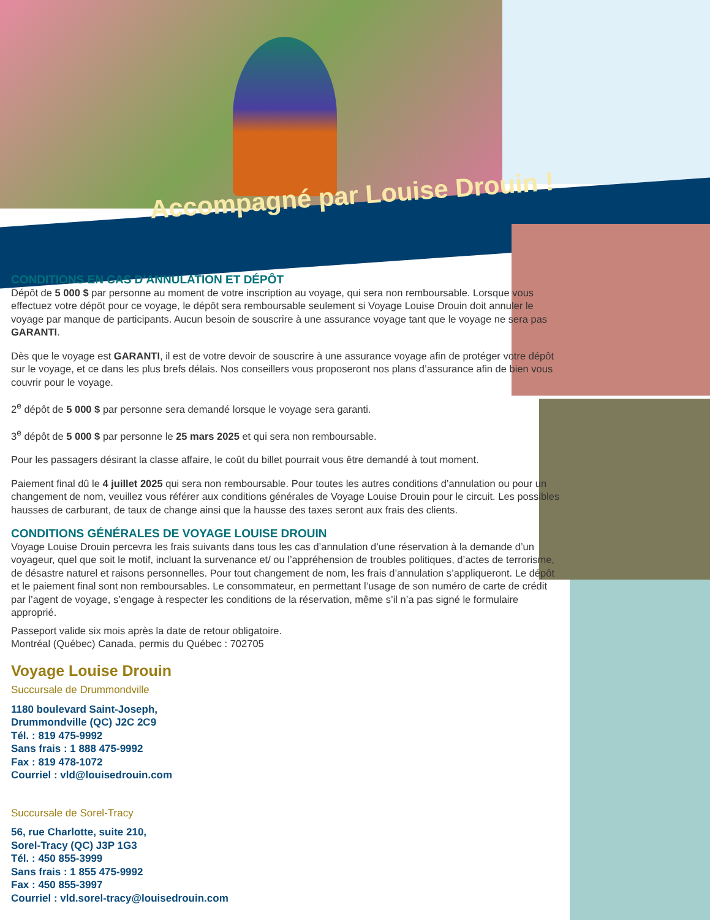Accompagné par Louise Drouin !
CONDITIONS EN CAS D’ANNULATION ET DÉPÔT
Dépôt de 5 000 $ par personne au moment de votre inscription au voyage, qui sera non remboursable. Lorsque vous effectuez votre dépôt pour ce voyage, le dépôt sera remboursable seulement si Voyage Louise Drouin doit annuler le voyage par manque de participants. Aucun besoin de souscrire à une assurance voyage tant que le voyage ne sera pas GARANTI.
Dès que le voyage est GARANTI, il est de votre devoir de souscrire à une assurance voyage afin de protéger votre dépôt sur le voyage, et ce dans les plus brefs délais. Nos conseillers vous proposeront nos plans d’assurance afin de bien vous couvrir pour le voyage.
2<sup>e</sup> dépôt de 5 000 $ par personne sera demandé lorsque le voyage sera garanti.
3<sup>e</sup> dépôt de 5 000 $ par personne le 25 mars 2025 et qui sera non remboursable.
Pour les passagers désirant la classe affaire, le coût du billet pourrait vous être demandé à tout moment.
Paiement final dû le 4 juillet 2025 qui sera non remboursable. Pour toutes les autres conditions d’annulation ou pour un changement de nom, veuillez vous référer aux conditions générales de Voyage Louise Drouin pour le circuit. Les possibles hausses de carburant, de taux de change ainsi que la hausse des taxes seront aux frais des clients.
CONDITIONS GÉNÉRALES DE VOYAGE LOUISE DROUIN
Voyage Louise Drouin percevra les frais suivants dans tous les cas d’annulation d’une réservation à la demande d’un voyageur, quel que soit le motif, incluant la survenance et/ ou l’appréhension de troubles politiques, d’actes de terrorisme, de désastre naturel et raisons personnelles. Pour tout changement de nom, les frais d’annulation s’appliqueront. Le dépôt et le paiement final sont non remboursables. Le consommateur, en permettant l’usage de son numéro de carte de crédit par l’agent de voyage, s’engage à respecter les conditions de la réservation, même s’il n’a pas signé le formulaire approprié.
Passeport valide six mois après la date de retour obligatoire.
Montréal (Québec) Canada, permis du Québec : 702705
Voyage Louise Drouin
Succursale de Drummondville
1180 boulevard Saint-Joseph,
Drummondville (QC) J2C 2C9
Tél. : 819 475-9992
Sans frais : 1 888 475-9992
Fax : 819 478-1072
Courriel : vld@louisedrouin.com
Succursale de Sorel-Tracy
56, rue Charlotte, suite 210,
Sorel-Tracy (QC) J3P 1G3
Tél. : 450 855-3999
Sans frais : 1 855 475-9992
Fax : 450 855-3997
Courriel : vld.sorel-tracy@louisedrouin.com